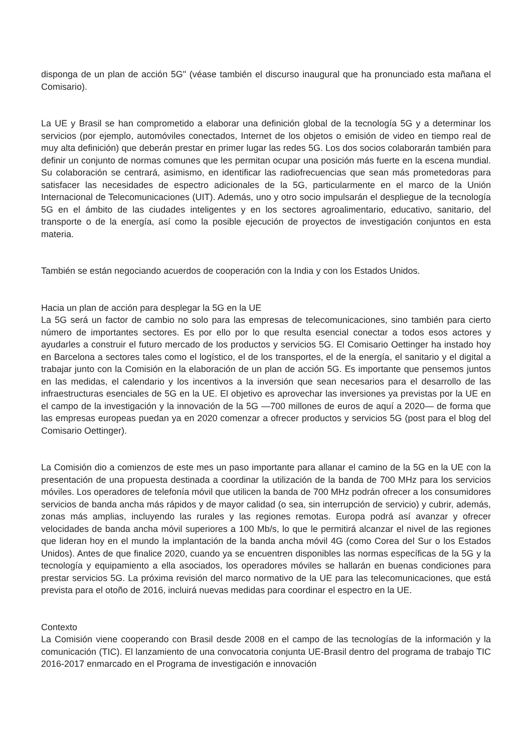disponga de un plan de acción 5G" (véase también el discurso inaugural que ha pronunciado esta mañana el Comisario).
La UE y Brasil se han comprometido a elaborar una definición global de la tecnología 5G y a determinar los servicios (por ejemplo, automóviles conectados, Internet de los objetos o emisión de video en tiempo real de muy alta definición) que deberán prestar en primer lugar las redes 5G. Los dos socios colaborarán también para definir un conjunto de normas comunes que les permitan ocupar una posición más fuerte en la escena mundial. Su colaboración se centrará, asimismo, en identificar las radiofrecuencias que sean más prometedoras para satisfacer las necesidades de espectro adicionales de la 5G, particularmente en el marco de la Unión Internacional de Telecomunicaciones (UIT). Además, uno y otro socio impulsarán el despliegue de la tecnología 5G en el ámbito de las ciudades inteligentes y en los sectores agroalimentario, educativo, sanitario, del transporte o de la energía, así como la posible ejecución de proyectos de investigación conjuntos en esta materia.
También se están negociando acuerdos de cooperación con la India y con los Estados Unidos.
Hacia un plan de acción para desplegar la 5G en la UE
La 5G será un factor de cambio no solo para las empresas de telecomunicaciones, sino también para cierto número de importantes sectores. Es por ello por lo que resulta esencial conectar a todos esos actores y ayudarles a construir el futuro mercado de los productos y servicios 5G. El Comisario Oettinger ha instado hoy en Barcelona a sectores tales como el logístico, el de los transportes, el de la energía, el sanitario y el digital a trabajar junto con la Comisión en la elaboración de un plan de acción 5G. Es importante que pensemos juntos en las medidas, el calendario y los incentivos a la inversión que sean necesarios para el desarrollo de las infraestructuras esenciales de 5G en la UE. El objetivo es aprovechar las inversiones ya previstas por la UE en el campo de la investigación y la innovación de la 5G —700 millones de euros de aquí a 2020— de forma que las empresas europeas puedan ya en 2020 comenzar a ofrecer productos y servicios 5G (post para el blog del Comisario Oettinger).
La Comisión dio a comienzos de este mes un paso importante para allanar el camino de la 5G en la UE con la presentación de una propuesta destinada a coordinar la utilización de la banda de 700 MHz para los servicios móviles. Los operadores de telefonía móvil que utilicen la banda de 700 MHz podrán ofrecer a los consumidores servicios de banda ancha más rápidos y de mayor calidad (o sea, sin interrupción de servicio) y cubrir, además, zonas más amplias, incluyendo las rurales y las regiones remotas. Europa podrá así avanzar y ofrecer velocidades de banda ancha móvil superiores a 100 Mb/s, lo que le permitirá alcanzar el nivel de las regiones que lideran hoy en el mundo la implantación de la banda ancha móvil 4G (como Corea del Sur o los Estados Unidos). Antes de que finalice 2020, cuando ya se encuentren disponibles las normas específicas de la 5G y la tecnología y equipamiento a ella asociados, los operadores móviles se hallarán en buenas condiciones para prestar servicios 5G. La próxima revisión del marco normativo de la UE para las telecomunicaciones, que está prevista para el otoño de 2016, incluirá nuevas medidas para coordinar el espectro en la UE.
Contexto
La Comisión viene cooperando con Brasil desde 2008 en el campo de las tecnologías de la información y la comunicación (TIC). El lanzamiento de una convocatoria conjunta UE-Brasil dentro del programa de trabajo TIC 2016-2017 enmarcado en el Programa de investigación e innovación